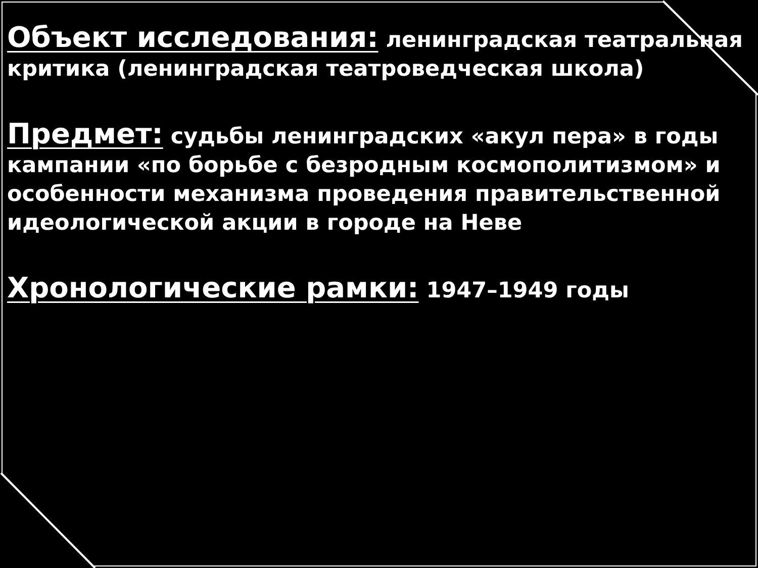Объект исследования: ленинградская театральная критика (ленинградская театроведческая школа)
Предмет: судьбы ленинградских «акул пера» в годы кампании «по борьбе с безродным космополитизмом» и особенности механизма проведения правительственной идеологической акции в городе на Неве
Хронологические рамки: 1947–1949 годы